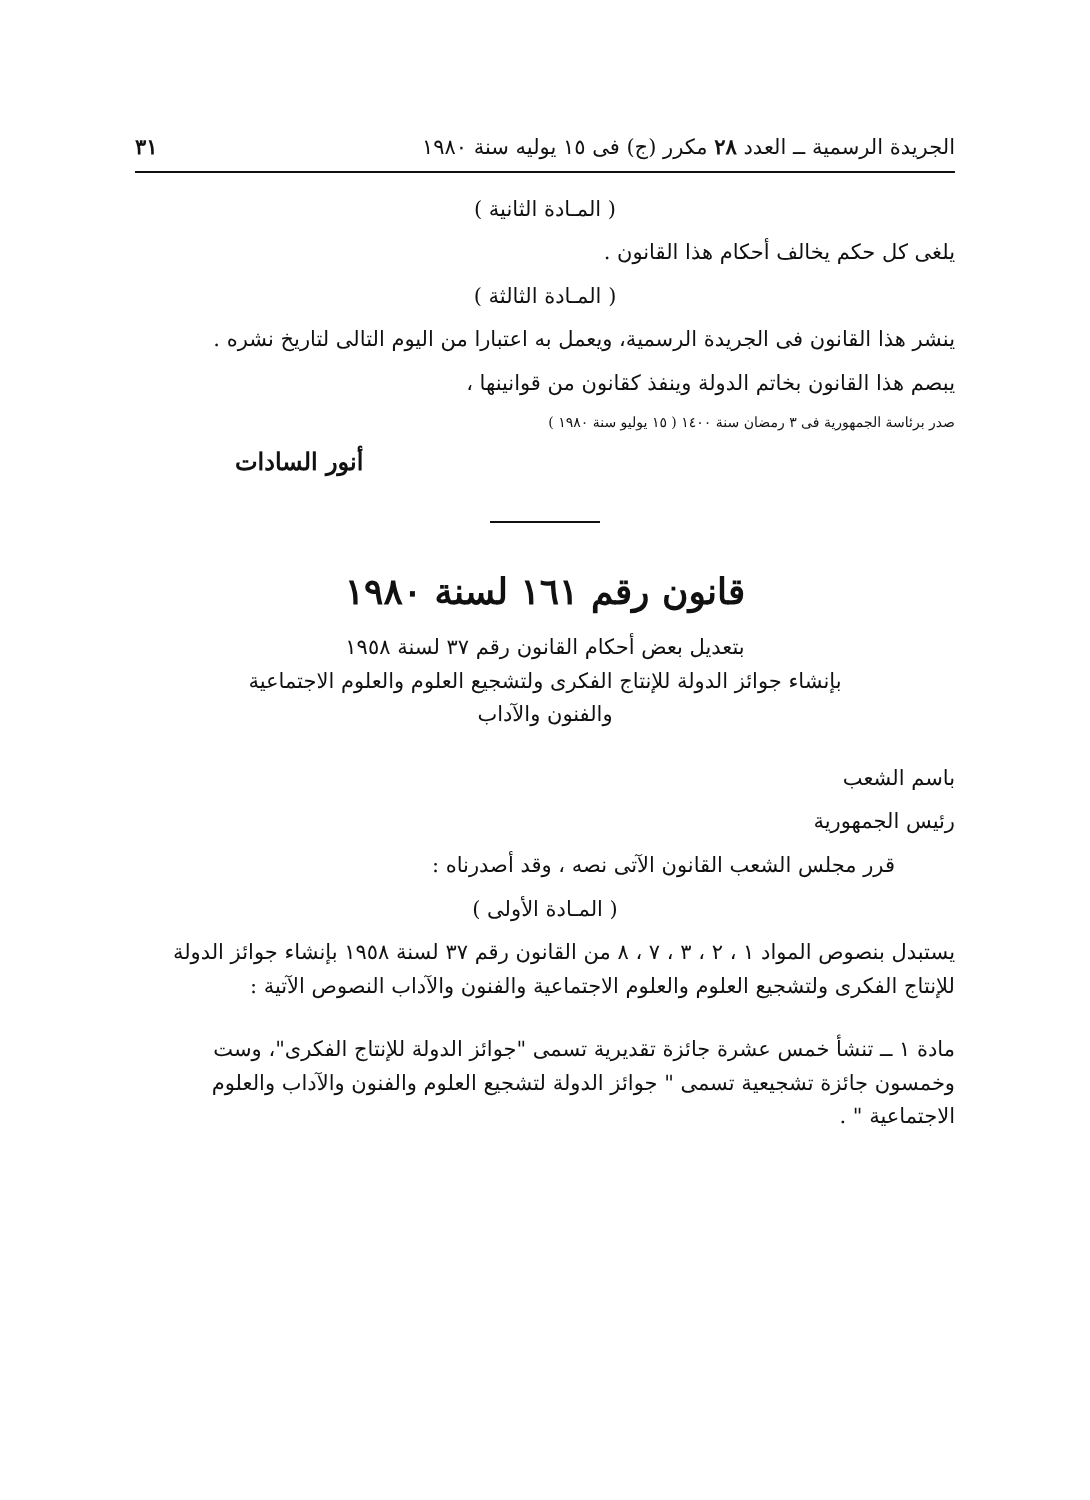الجريدة الرسمية ــ العدد ٢٨ مكرر (ج) فى ١٥ يوليه سنة ١٩٨٠ ٣١
( المـادة الثانية )
يلغى كل حكم يخالف أحكام هذا القانون .
( المـادة الثالثة )
ينشر هذا القانون فى الجريدة الرسمية، ويعمل به اعتبارا من اليوم التالى لتاريخ نشره .
يبصم هذا القانون بخاتم الدولة وينفذ كقانون من قوانينها ،
صدر برئاسة الجمهورية فى ٣ رمضان سنة ١٤٠٠ ( ١٥ يوليو سنة ١٩٨٠ )
أنور السادات
قانون رقم ١٦١ لسنة ١٩٨٠
بتعديل بعض أحكام القانون رقم ٣٧ لسنة ١٩٥٨
بإنشاء جوائز الدولة للإنتاج الفكرى ولتشجيع العلوم والعلوم الاجتماعية
والفنون والآداب
باسم الشعب
رئيس الجمهورية
قرر مجلس الشعب القانون الآتى نصه ، وقد أصدرناه :
( المـادة الأولى )
يستبدل بنصوص المواد ١ ، ٢ ، ٣ ، ٧ ، ٨ من القانون رقم ٣٧ لسنة ١٩٥٨ بإنشاء جوائز الدولة للإنتاج الفكرى ولتشجيع العلوم والعلوم الاجتماعية والفنون والآداب النصوص الآتية :
مادة ١ ــ تنشأ خمس عشرة جائزة تقديرية تسمى "جوائز الدولة للإنتاج الفكرى"، وست وخمسون جائزة تشجيعية تسمى " جوائز الدولة لتشجيع العلوم والفنون والآداب والعلوم الاجتماعية " .